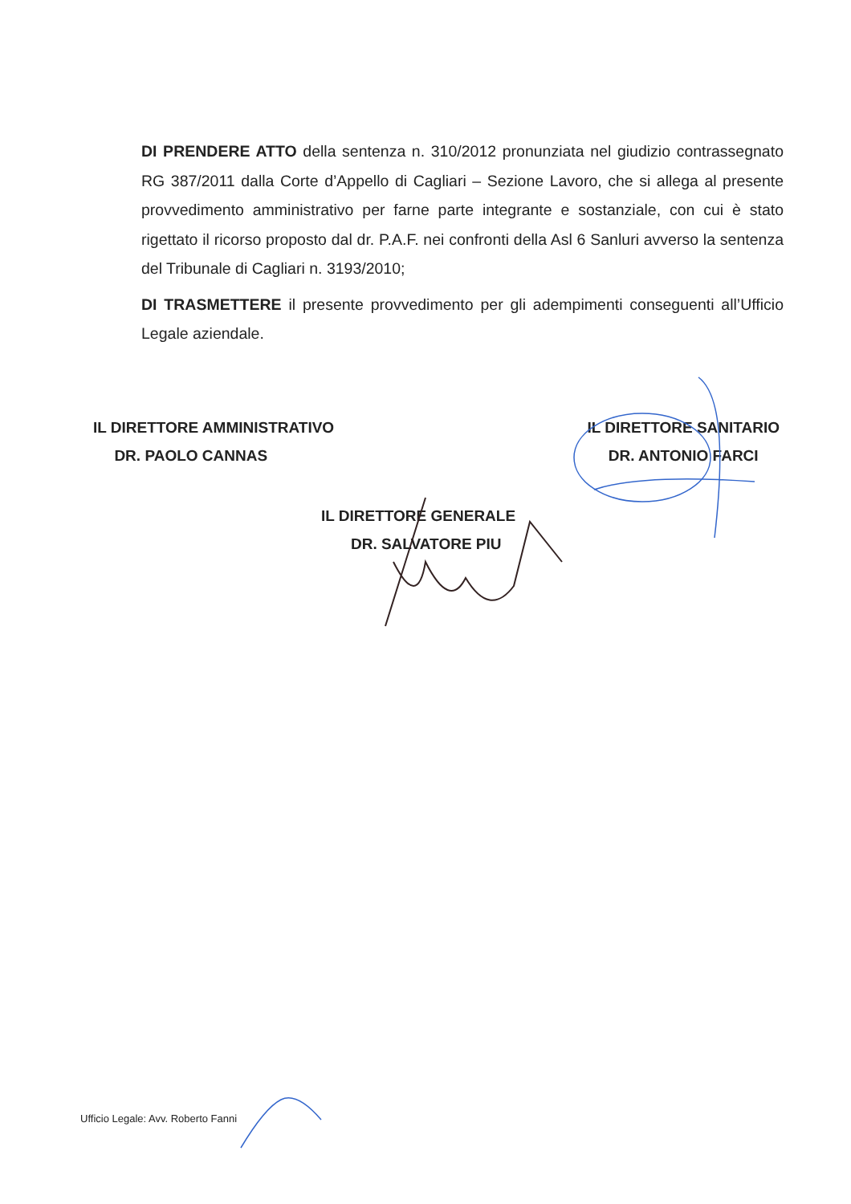DI PRENDERE ATTO della sentenza n. 310/2012 pronunziata nel giudizio contrassegnato RG 387/2011 dalla Corte d’Appello di Cagliari – Sezione Lavoro, che si allega al presente provvedimento amministrativo per farne parte integrante e sostanziale, con cui è stato rigettato il ricorso proposto dal dr. P.A.F. nei confronti della Asl 6 Sanluri avverso la sentenza del Tribunale di Cagliari n. 3193/2010;
DI TRASMETTERE il presente provvedimento per gli adempimenti conseguenti all’Ufficio Legale aziendale.
IL DIRETTORE AMMINISTRATIVO
DR. PAOLO CANNAS
IL DIRETTORE SANITARIO
DR. ANTONIO FARCI
IL DIRETTORE GENERALE
DR. SALVATORE PIU
Ufficio Legale: Avv. Roberto Fanni